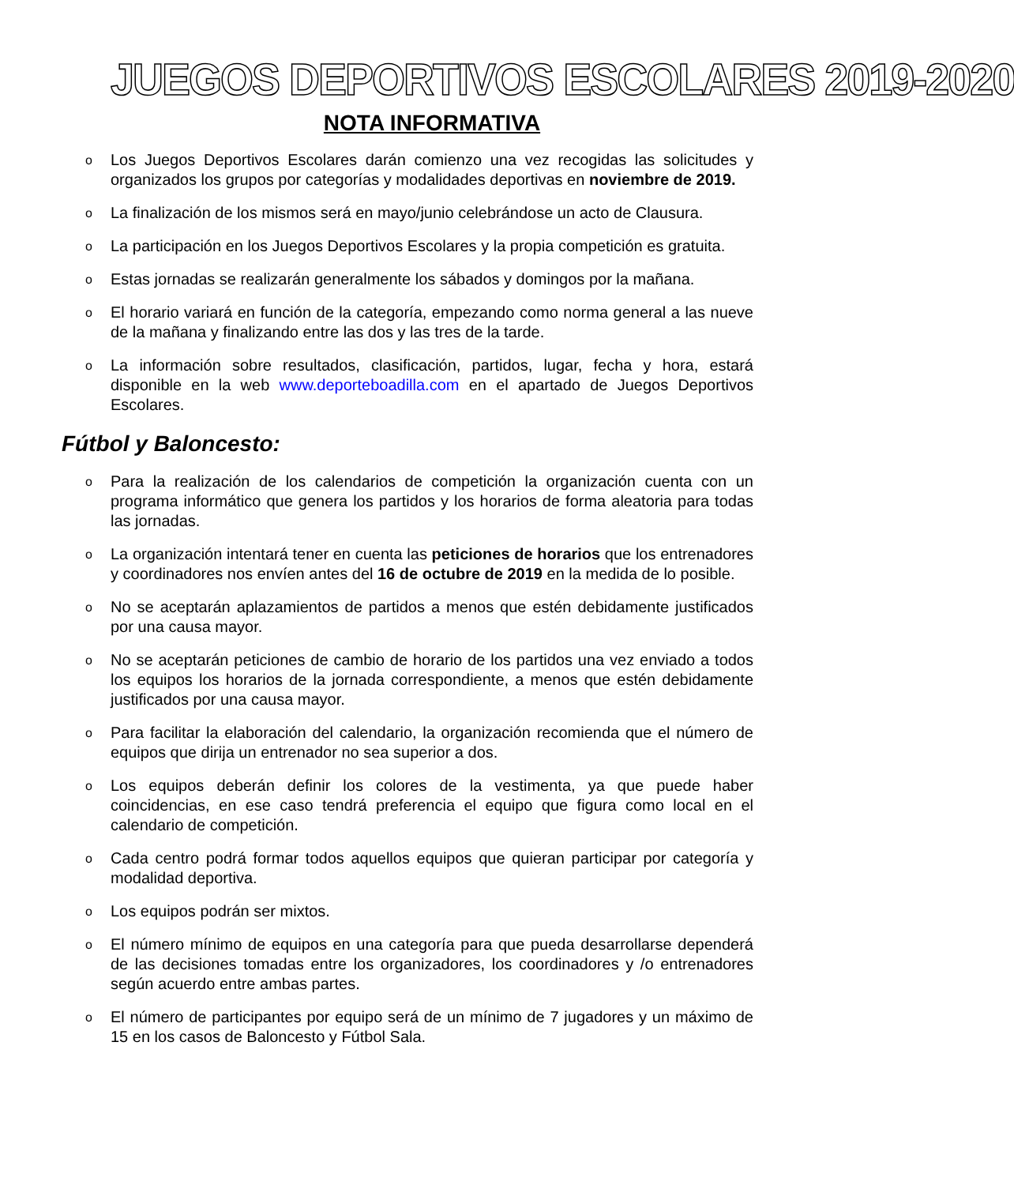JUEGOS DEPORTIVOS ESCOLARES 2019-2020
NOTA INFORMATIVA
o Los Juegos Deportivos Escolares darán comienzo una vez recogidas las solicitudes y organizados los grupos por categorías y modalidades deportivas en noviembre de 2019.
o La finalización de los mismos será en mayo/junio celebrándose un acto de Clausura.
o La participación en los Juegos Deportivos Escolares y la propia competición es gratuita.
o Estas jornadas se realizarán generalmente los sábados y domingos por la mañana.
o El horario variará en función de la categoría, empezando como norma general a las nueve de la mañana y finalizando entre las dos y las tres de la tarde.
o La información sobre resultados, clasificación, partidos, lugar, fecha y hora, estará disponible en la web www.deporteboadilla.com en el apartado de Juegos Deportivos Escolares.
Fútbol y Baloncesto:
o Para la realización de los calendarios de competición la organización cuenta con un programa informático que genera los partidos y los horarios de forma aleatoria para todas las jornadas.
o La organización intentará tener en cuenta las peticiones de horarios que los entrenadores y coordinadores nos envíen antes del 16 de octubre de 2019 en la medida de lo posible.
o No se aceptarán aplazamientos de partidos a menos que estén debidamente justificados por una causa mayor.
o No se aceptarán peticiones de cambio de horario de los partidos una vez enviado a todos los equipos los horarios de la jornada correspondiente, a menos que estén debidamente justificados por una causa mayor.
o Para facilitar la elaboración del calendario, la organización recomienda que el número de equipos que dirija un entrenador no sea superior a dos.
o Los equipos deberán definir los colores de la vestimenta, ya que puede haber coincidencias, en ese caso tendrá preferencia el equipo que figura como local en el calendario de competición.
o Cada centro podrá formar todos aquellos equipos que quieran participar por categoría y modalidad deportiva.
o Los equipos podrán ser mixtos.
o El número mínimo de equipos en una categoría para que pueda desarrollarse dependerá de las decisiones tomadas entre los organizadores, los coordinadores y /o entrenadores según acuerdo entre ambas partes.
o El número de participantes por equipo será de un mínimo de 7 jugadores y un máximo de 15 en los casos de Baloncesto y Fútbol Sala.